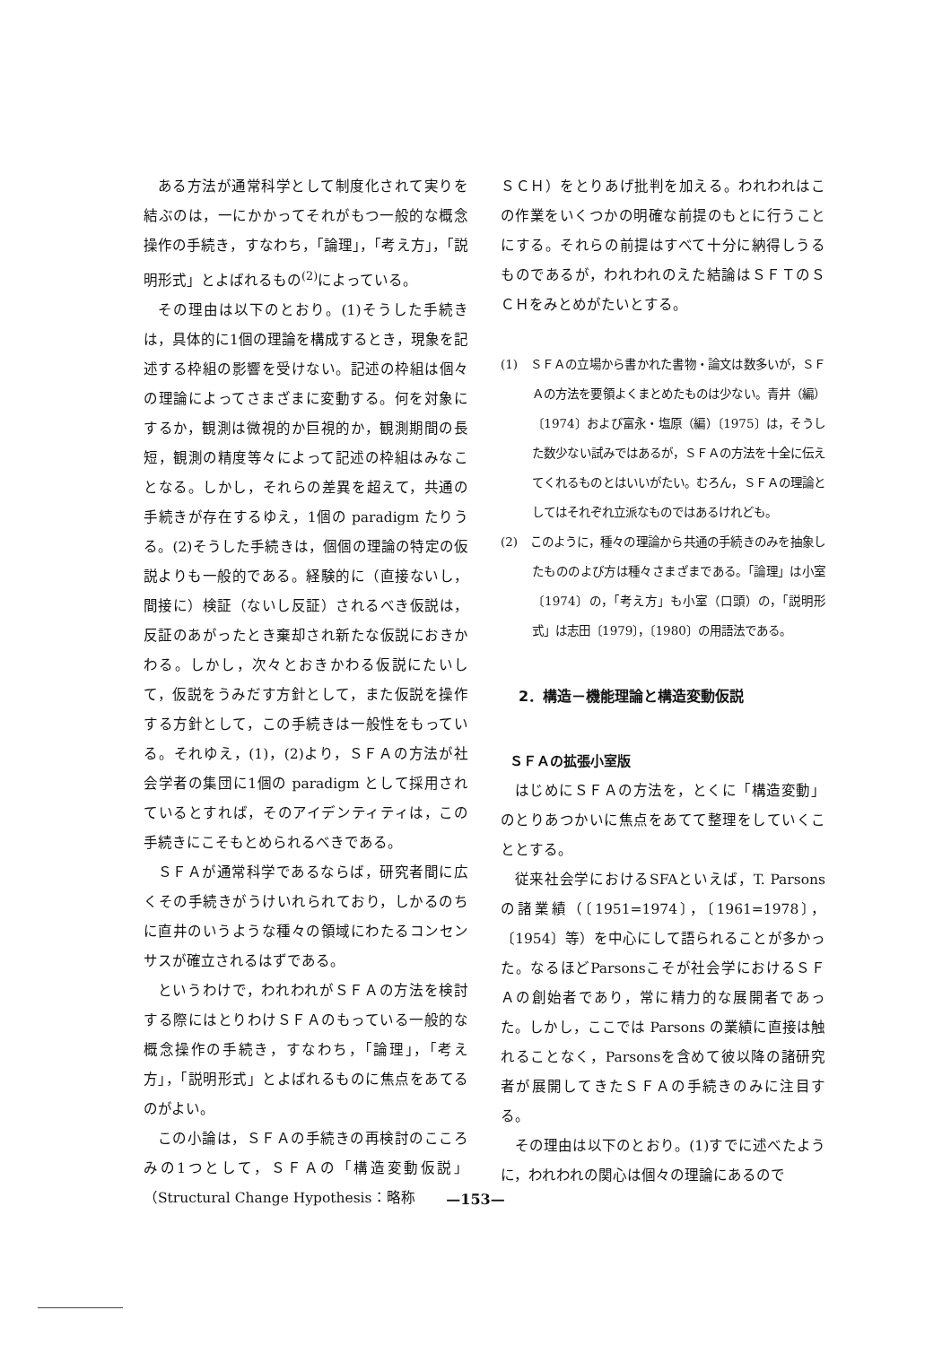ある方法が通常科学として制度化されて実りを結ぶのは，一にかかってそれがもつ一般的な概念操作の手続き，すなわち，「論理」，「考え方」，「説明形式」とよばれるもの<sup>(2)</sup>によっている。
その理由は以下のとおり。(1)そうした手続きは，具体的に1個の理論を構成するとき，現象を記述する枠組の影響を受けない。記述の枠組は個々の理論によってさまざまに変動する。何を対象にするか，観測は微視的か巨視的か，観測期間の長短，観測の精度等々によって記述の枠組はみなことなる。しかし，それらの差異を超えて，共通の手続きが存在するゆえ，1個の paradigm たりうる。(2)そうした手続きは，個個の理論の特定の仮説よりも一般的である。経験的に（直接ないし，間接に）検証（ないし反証）されるべき仮説は，反証のあがったとき棄却され新たな仮説におきかわる。しかし，次々とおきかわる仮説にたいして，仮説をうみだす方針として，また仮説を操作する方針として，この手続きは一般性をもっている。それゆえ，(1)，(2)より，ＳＦＡの方法が社会学者の集団に1個の paradigm として採用されているとすれば，そのアイデンティティは，この手続きにこそもとめられるべきである。
ＳＦＡが通常科学であるならば，研究者間に広くその手続きがうけいれられており，しかるのちに直井のいうような種々の領域にわたるコンセンサスが確立されるはずである。
というわけで，われわれがＳＦＡの方法を検討する際にはとりわけＳＦＡのもっている一般的な概念操作の手続き，すなわち，「論理」，「考え方」，「説明形式」とよばれるものに焦点をあてるのがよい。
この小論は，ＳＦＡの手続きの再検討のこころみの1つとして，ＳＦＡの「構造変動仮説」（Structural Change Hypothesis：略称
ＳＣＨ）をとりあげ批判を加える。われわれはこの作業をいくつかの明確な前提のもとに行うことにする。それらの前提はすべて十分に納得しうるものであるが，われわれのえた結論はＳＦＴのＳＣＨをみとめがたいとする。
(1)　ＳＦＡの立場から書かれた書物・論文は数多いが，ＳＦＡの方法を要領よくまとめたものは少ない。青井（編）〔1974〕および富永・塩原（編）〔1975〕は，そうした数少ない試みではあるが，ＳＦＡの方法を十全に伝えてくれるものとはいいがたい。むろん，ＳＦＡの理論としてはそれぞれ立派なものではあるけれども。
(2)　このように，種々の理論から共通の手続きのみを抽象したもののよび方は種々さまざまである。「論理」は小室〔1974〕の，「考え方」も小室（口頭）の，「説明形式」は志田〔1979〕，〔1980〕の用語法である。
2．構造－機能理論と構造変動仮説
ＳＦＡの拡張小室版
はじめにＳＦＡの方法を，とくに「構造変動」のとりあつかいに焦点をあてて整理をしていくこととする。
従来社会学におけるSFAといえば，T. Parsons の諸業績（〔1951=1974〕，〔1961=1978〕，〔1954〕等）を中心にして語られることが多かった。なるほどParsonsこそが社会学におけるＳＦＡの創始者であり，常に精力的な展開者であった。しかし，ここでは Parsons の業績に直接は触れることなく，Parsonsを含めて彼以降の諸研究者が展開してきたＳＦＡの手続きのみに注目する。
その理由は以下のとおり。(1)すでに述べたように，われわれの関心は個々の理論にあるので
—153—